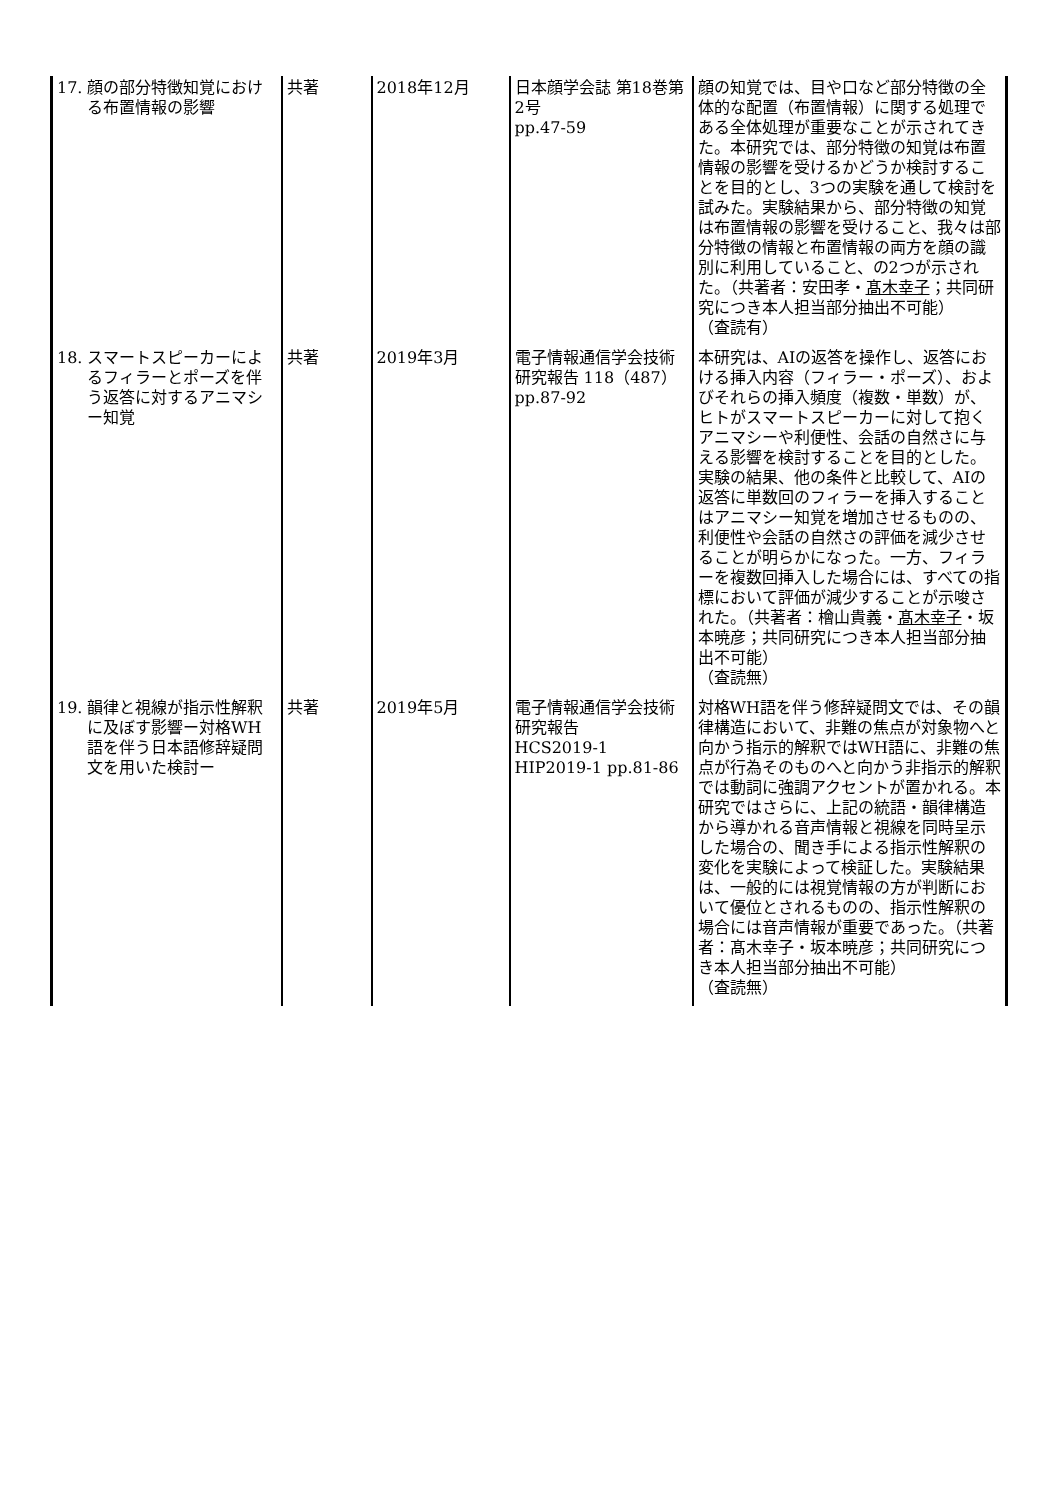| 17. 顔の部分特徴知覚における布置情報の影響 | 共著 | 2018年12月 | 日本顔学会誌 第18巻第2号 pp.47-59 | 顔の知覚では、目や口など部分特徴の全体的な配置（布置情報）に関する処理である全体処理が重要なことが示されてきた。本研究では、部分特徴の知覚は布置情報の影響を受けるかどうか検討することを目的とし、3つの実験を通して検討を試みた。実験結果から、部分特徴の知覚は布置情報の影響を受けること、我々は部分特徴の情報と布置情報の両方を顔の識別に利用していること、の2つが示された。（共著者：安田孝・ 髙木幸子 ；共同研究につき本人担当部分抽出不可能） （査読有） |
| 18. スマートスピーカーによるフィラーとポーズを伴う返答に対するアニマシー知覚 | 共著 | 2019年3月 | 電子情報通信学会技術研究報告 118（487） pp.87-92 | 本研究は、AIの返答を操作し、返答における挿入内容（フィラー・ポーズ）、およびそれらの挿入頻度（複数・単数）が、ヒトがスマートスピーカーに対して抱くアニマシーや利便性、会話の自然さに与える影響を検討することを目的とした。実験の結果、他の条件と比較して、AIの返答に単数回のフィラーを挿入することはアニマシー知覚を増加させるものの、利便性や会話の自然さの評価を減少させることが明らかになった。一方、フィラーを複数回挿入した場合には、すべての指標において評価が減少することが示唆された。（共著者：檜山貴義・ 髙木幸子 ・坂本暁彦；共同研究につき本人担当部分抽出不可能） （査読無） |
| 19. 韻律と視線が指示性解釈に及ぼす影響ー対格WH語を伴う日本語修辞疑問文を用いた検討ー | 共著 | 2019年5月 | 電子情報通信学会技術研究報告 HCS2019-1 HIP2019-1 pp.81-86 | 対格WH語を伴う修辞疑問文では、その韻律構造において、非難の焦点が対象物へと向かう指示的解釈ではWH語に、非難の焦点が行為そのものへと向かう非指示的解釈では動詞に強調アクセントが置かれる。本研究ではさらに、上記の統語・韻律構造から導かれる音声情報と視線を同時呈示した場合の、聞き手による指示性解釈の変化を実験によって検証した。実験結果は、一般的には視覚情報の方が判断において優位とされるものの、指示性解釈の場合には音声情報が重要であった。（共著者：髙木幸子・坂本暁彦；共同研究につき本人担当部分抽出不可能） （査読無） |